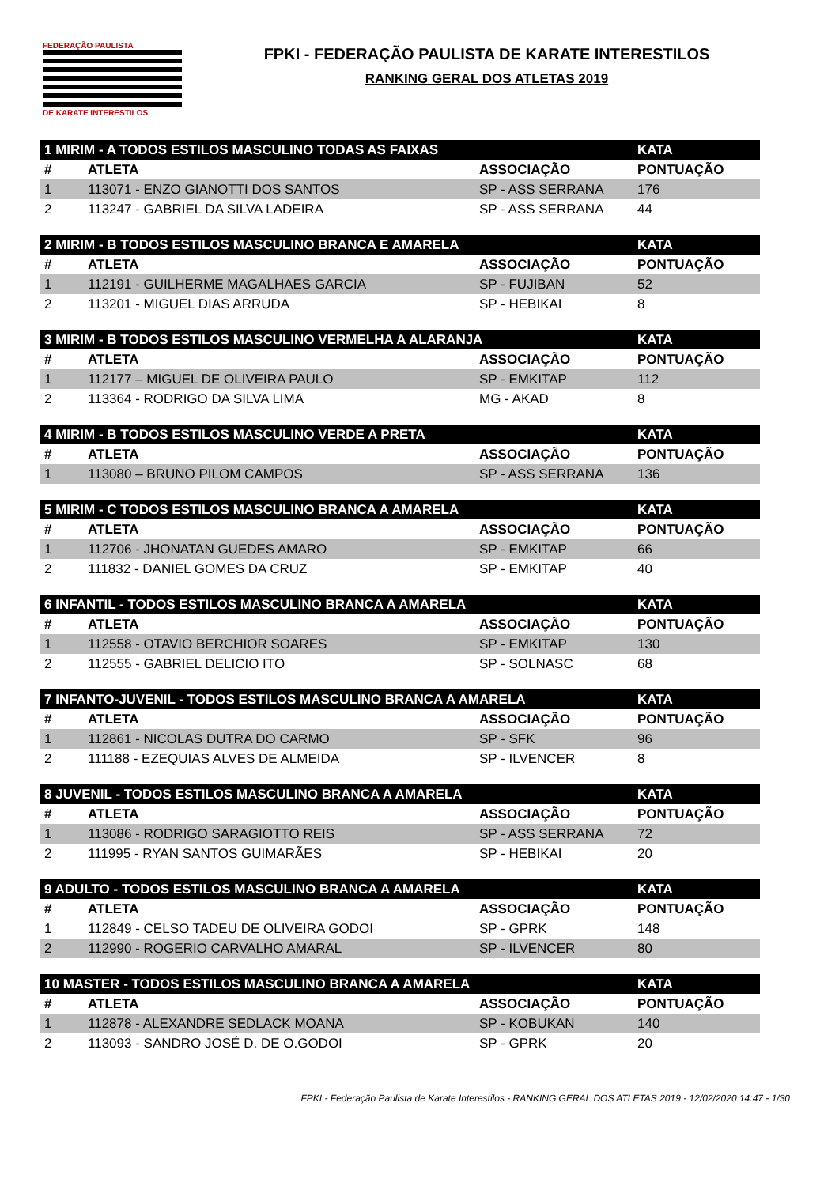FEDERAÇÃO PAULISTA
DE KARATE INTERESTILOS
FPKI - FEDERAÇÃO PAULISTA DE KARATE INTERESTILOS
RANKING GERAL DOS ATLETAS 2019
| 1 MIRIM - A TODOS ESTILOS MASCULINO TODAS AS FAIXAS | | | KATA |
| --- | --- | --- | --- |
| # | ATLETA | ASSOCIAÇÃO | PONTUAÇÃO |
| 1 | 113071 - ENZO GIANOTTI DOS SANTOS | SP - ASS SERRANA | 176 |
| 2 | 113247 - GABRIEL DA SILVA LADEIRA | SP - ASS SERRANA | 44 |
| 2 MIRIM - B TODOS ESTILOS MASCULINO BRANCA E AMARELA | | | KATA |
| --- | --- | --- | --- |
| # | ATLETA | ASSOCIAÇÃO | PONTUAÇÃO |
| 1 | 112191 - GUILHERME MAGALHAES GARCIA | SP - FUJIBAN | 52 |
| 2 | 113201 - MIGUEL DIAS ARRUDA | SP - HEBIKAI | 8 |
| 3 MIRIM - B TODOS ESTILOS MASCULINO VERMELHA A ALARANJA | | | KATA |
| --- | --- | --- | --- |
| # | ATLETA | ASSOCIAÇÃO | PONTUAÇÃO |
| 1 | 112177 – MIGUEL DE OLIVEIRA PAULO | SP - EMKITAP | 112 |
| 2 | 113364 - RODRIGO DA SILVA LIMA | MG - AKAD | 8 |
| 4 MIRIM - B TODOS ESTILOS MASCULINO VERDE A PRETA | | | KATA |
| --- | --- | --- | --- |
| # | ATLETA | ASSOCIAÇÃO | PONTUAÇÃO |
| 1 | 113080 – BRUNO PILOM CAMPOS | SP - ASS SERRANA | 136 |
| 5 MIRIM - C TODOS ESTILOS MASCULINO BRANCA A AMARELA | | | KATA |
| --- | --- | --- | --- |
| # | ATLETA | ASSOCIAÇÃO | PONTUAÇÃO |
| 1 | 112706 - JHONATAN GUEDES AMARO | SP - EMKITAP | 66 |
| 2 | 111832 - DANIEL GOMES DA CRUZ | SP - EMKITAP | 40 |
| 6 INFANTIL - TODOS ESTILOS MASCULINO BRANCA A AMARELA | | | KATA |
| --- | --- | --- | --- |
| # | ATLETA | ASSOCIAÇÃO | PONTUAÇÃO |
| 1 | 112558 - OTAVIO BERCHIOR SOARES | SP - EMKITAP | 130 |
| 2 | 112555 - GABRIEL DELICIO ITO | SP - SOLNASC | 68 |
| 7 INFANTO-JUVENIL - TODOS ESTILOS MASCULINO BRANCA A AMARELA | | | KATA |
| --- | --- | --- | --- |
| # | ATLETA | ASSOCIAÇÃO | PONTUAÇÃO |
| 1 | 112861 - NICOLAS DUTRA DO CARMO | SP - SFK | 96 |
| 2 | 111188 - EZEQUIAS ALVES DE ALMEIDA | SP - ILVENCER | 8 |
| 8 JUVENIL - TODOS ESTILOS MASCULINO BRANCA A AMARELA | | | KATA |
| --- | --- | --- | --- |
| # | ATLETA | ASSOCIAÇÃO | PONTUAÇÃO |
| 1 | 113086 - RODRIGO SARAGIOTTO REIS | SP - ASS SERRANA | 72 |
| 2 | 111995 - RYAN SANTOS GUIMARÃES | SP - HEBIKAI | 20 |
| 9 ADULTO - TODOS ESTILOS MASCULINO BRANCA A AMARELA | | | KATA |
| --- | --- | --- | --- |
| # | ATLETA | ASSOCIAÇÃO | PONTUAÇÃO |
| 1 | 112849 - CELSO TADEU DE OLIVEIRA GODOI | SP - GPRK | 148 |
| 2 | 112990 - ROGERIO CARVALHO AMARAL | SP - ILVENCER | 80 |
| 10 MASTER - TODOS ESTILOS MASCULINO BRANCA A AMARELA | | | KATA |
| --- | --- | --- | --- |
| # | ATLETA | ASSOCIAÇÃO | PONTUAÇÃO |
| 1 | 112878 - ALEXANDRE SEDLACK MOANA | SP - KOBUKAN | 140 |
| 2 | 113093 - SANDRO JOSÉ D. DE O.GODOI | SP - GPRK | 20 |
FPKI - Federação Paulista de Karate Interestilos - RANKING GERAL DOS ATLETAS 2019 - 12/02/2020 14:47 - 1/30